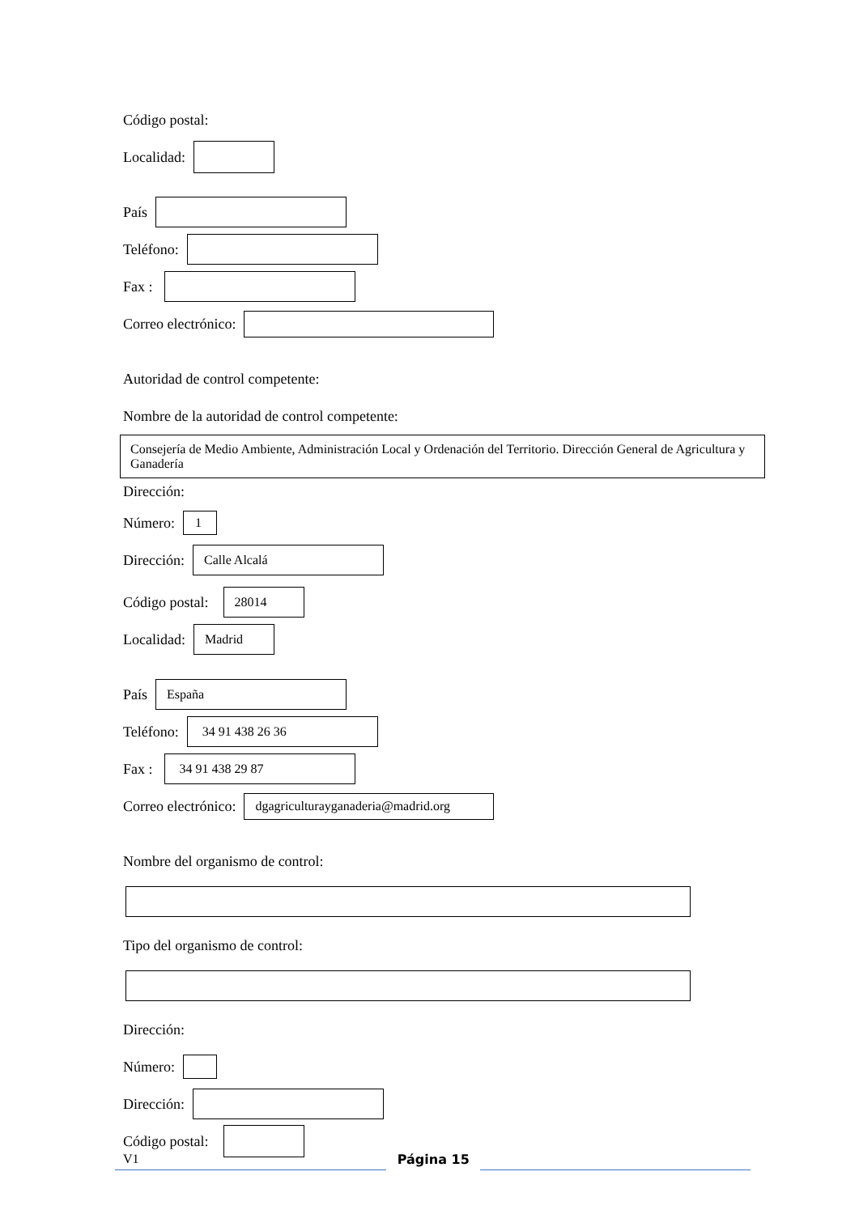Código postal:
Localidad:
País
Teléfono:
Fax :
Correo electrónico:
Autoridad de control competente:
Nombre de la autoridad de control competente:
Consejería de Medio Ambiente, Administración Local y Ordenación del Territorio. Dirección General de Agricultura y Ganadería
Dirección:
Número:
1
Dirección:
Calle Alcalá
Código postal:
28014
Localidad:
Madrid
País
España
Teléfono:
34 91 438 26 36
Fax :
34 91 438 29 87
Correo electrónico:
dgagriculturayganaderia@madrid.org
Nombre del organismo de control:
Tipo del organismo de control:
Dirección:
Número:
Dirección:
Código postal:
V1
Página 15